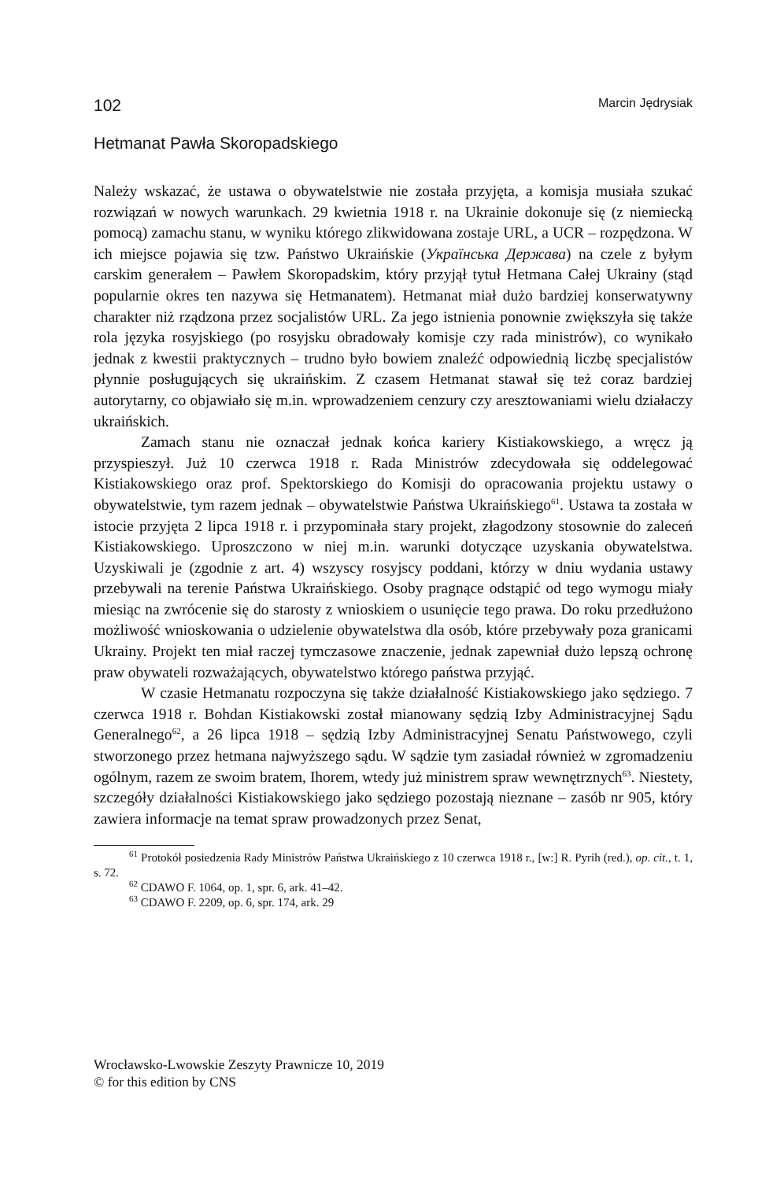102 Marcin Jędrysiak
Hetmanat Pawła Skoropadskiego
Należy wskazać, że ustawa o obywatelstwie nie została przyjęta, a komisja musiała szukać rozwiązań w nowych warunkach. 29 kwietnia 1918 r. na Ukrainie dokonuje się (z niemiecką pomocą) zamachu stanu, w wyniku którego zlikwidowana zostaje URL, a UCR – rozpędzona. W ich miejsce pojawia się tzw. Państwo Ukraińskie (Українська Держава) na czele z byłym carskim generałem – Pawłem Skoropadskim, który przyjął tytuł Hetmana Całej Ukrainy (stąd popularnie okres ten nazywa się Hetmanatem). Hetmanat miał dużo bardziej konserwatywny charakter niż rządzona przez socjalistów URL. Za jego istnienia ponownie zwiększyła się także rola języka rosyjskiego (po rosyjsku obradowały komisje czy rada ministrów), co wynikało jednak z kwestii praktycznych – trudno było bowiem znaleźć odpowiednią liczbę specjalistów płynnie posługujących się ukraińskim. Z czasem Hetmanat stawał się też coraz bardziej autorytarny, co objawiało się m.in. wprowadzeniem cenzury czy aresztowaniami wielu działaczy ukraińskich.
Zamach stanu nie oznaczał jednak końca kariery Kistiakowskiego, a wręcz ją przyspieszył. Już 10 czerwca 1918 r. Rada Ministrów zdecydowała się oddelegować Kistiakowskiego oraz prof. Spektorskiego do Komisji do opracowania projektu ustawy o obywatelstwie, tym razem jednak – obywatelstwie Państwa Ukraińskiego<sup>61</sup>. Ustawa ta została w istocie przyjęta 2 lipca 1918 r. i przypominała stary projekt, złagodzony stosownie do zaleceń Kistiakowskiego. Uproszczono w niej m.in. warunki dotyczące uzyskania obywatelstwa. Uzyskiwali je (zgodnie z art. 4) wszyscy rosyjscy poddani, którzy w dniu wydania ustawy przebywali na terenie Państwa Ukraińskiego. Osoby pragnące odstąpić od tego wymogu miały miesiąc na zwrócenie się do starosty z wnioskiem o usunięcie tego prawa. Do roku przedłużono możliwość wnioskowania o udzielenie obywatelstwa dla osób, które przebywały poza granicami Ukrainy. Projekt ten miał raczej tymczasowe znaczenie, jednak zapewniał dużo lepszą ochronę praw obywateli rozważających, obywatelstwo którego państwa przyjąć.
W czasie Hetmanatu rozpoczyna się także działalność Kistiakowskiego jako sędziego. 7 czerwca 1918 r. Bohdan Kistiakowski został mianowany sędzią Izby Administracyjnej Sądu Generalnego<sup>62</sup>, a 26 lipca 1918 – sędzią Izby Administracyjnej Senatu Państwowego, czyli stworzonego przez hetmana najwyższego sądu. W sądzie tym zasiadał również w zgromadzeniu ogólnym, razem ze swoim bratem, Ihorem, wtedy już ministrem spraw wewnętrznych<sup>63</sup>. Niestety, szczegóły działalności Kistiakowskiego jako sędziego pozostają nieznane – zasób nr 905, który zawiera informacje na temat spraw prowadzonych przez Senat,
<sup>61</sup> Protokół posiedzenia Rady Ministrów Państwa Ukraińskiego z 10 czerwca 1918 r., [w:] R. Pyrih (red.), op. cit., t. 1, s. 72.
<sup>62</sup> CDAWO F. 1064, op. 1, spr. 6, ark. 41–42.
<sup>63</sup> CDAWO F. 2209, op. 6, spr. 174, ark. 29
Wrocławsko-Lwowskie Zeszyty Prawnicze 10, 2019
© for this edition by CNS